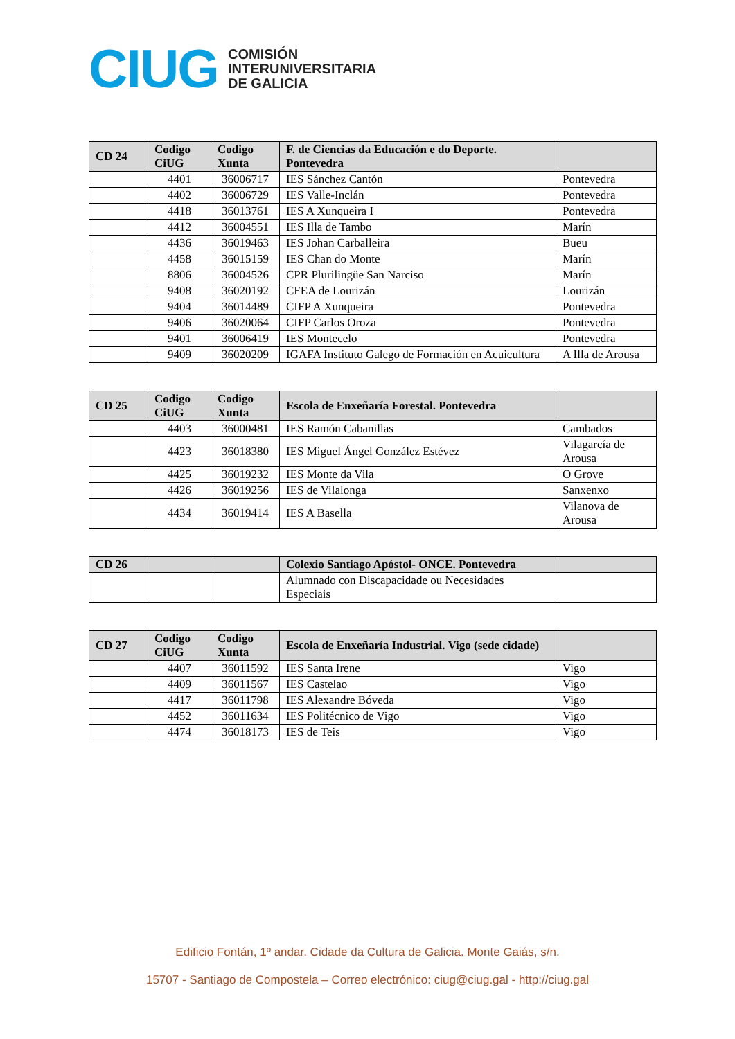CIUG
COMISIÓN
INTERUNIVERSITARIA
DE GALICIA
| CD 24 | Codigo CiUG | Codigo Xunta | F. de Ciencias da Educación e do Deporte. Pontevedra | |
| --- | --- | --- | --- | --- |
| | 4401 | 36006717 | IES Sánchez Cantón | Pontevedra |
| | 4402 | 36006729 | IES Valle-Inclán | Pontevedra |
| | 4418 | 36013761 | IES A Xunqueira I | Pontevedra |
| | 4412 | 36004551 | IES Illa de Tambo | Marín |
| | 4436 | 36019463 | IES Johan Carballeira | Bueu |
| | 4458 | 36015159 | IES Chan do Monte | Marín |
| | 8806 | 36004526 | CPR Plurilingüe San Narciso | Marín |
| | 9408 | 36020192 | CFEA de Lourizán | Lourizán |
| | 9404 | 36014489 | CIFP A Xunqueira | Pontevedra |
| | 9406 | 36020064 | CIFP Carlos Oroza | Pontevedra |
| | 9401 | 36006419 | IES Montecelo | Pontevedra |
| | 9409 | 36020209 | IGAFA Instituto Galego de Formación en Acuicultura | A Illa de Arousa |
| CD 25 | Codigo CiUG | Codigo Xunta | Escola de Enxeñaría Forestal. Pontevedra | |
| --- | --- | --- | --- | --- |
| | 4403 | 36000481 | IES Ramón Cabanillas | Cambados |
| | 4423 | 36018380 | IES Miguel Ángel González Estévez | Vilagarcía de Arousa |
| | 4425 | 36019232 | IES Monte da Vila | O Grove |
| | 4426 | 36019256 | IES de Vilalonga | Sanxenxo |
| | 4434 | 36019414 | IES A Basella | Vilanova de Arousa |
| CD 26 | | | Colexio Santiago Apóstol- ONCE. Pontevedra | |
| --- | --- | --- | --- | --- |
| | | | Alumnado con Discapacidade ou Necesidades Especiais | |
| CD 27 | Codigo CiUG | Codigo Xunta | Escola de Enxeñaría Industrial. Vigo (sede cidade) | |
| --- | --- | --- | --- | --- |
| | 4407 | 36011592 | IES Santa Irene | Vigo |
| | 4409 | 36011567 | IES Castelao | Vigo |
| | 4417 | 36011798 | IES Alexandre Bóveda | Vigo |
| | 4452 | 36011634 | IES Politécnico de Vigo | Vigo |
| | 4474 | 36018173 | IES de Teis | Vigo |
Edificio Fontán, 1º andar. Cidade da Cultura de Galicia. Monte Gaiás, s/n.
15707 - Santiago de Compostela – Correo electrónico: ciug@ciug.gal - http://ciug.gal